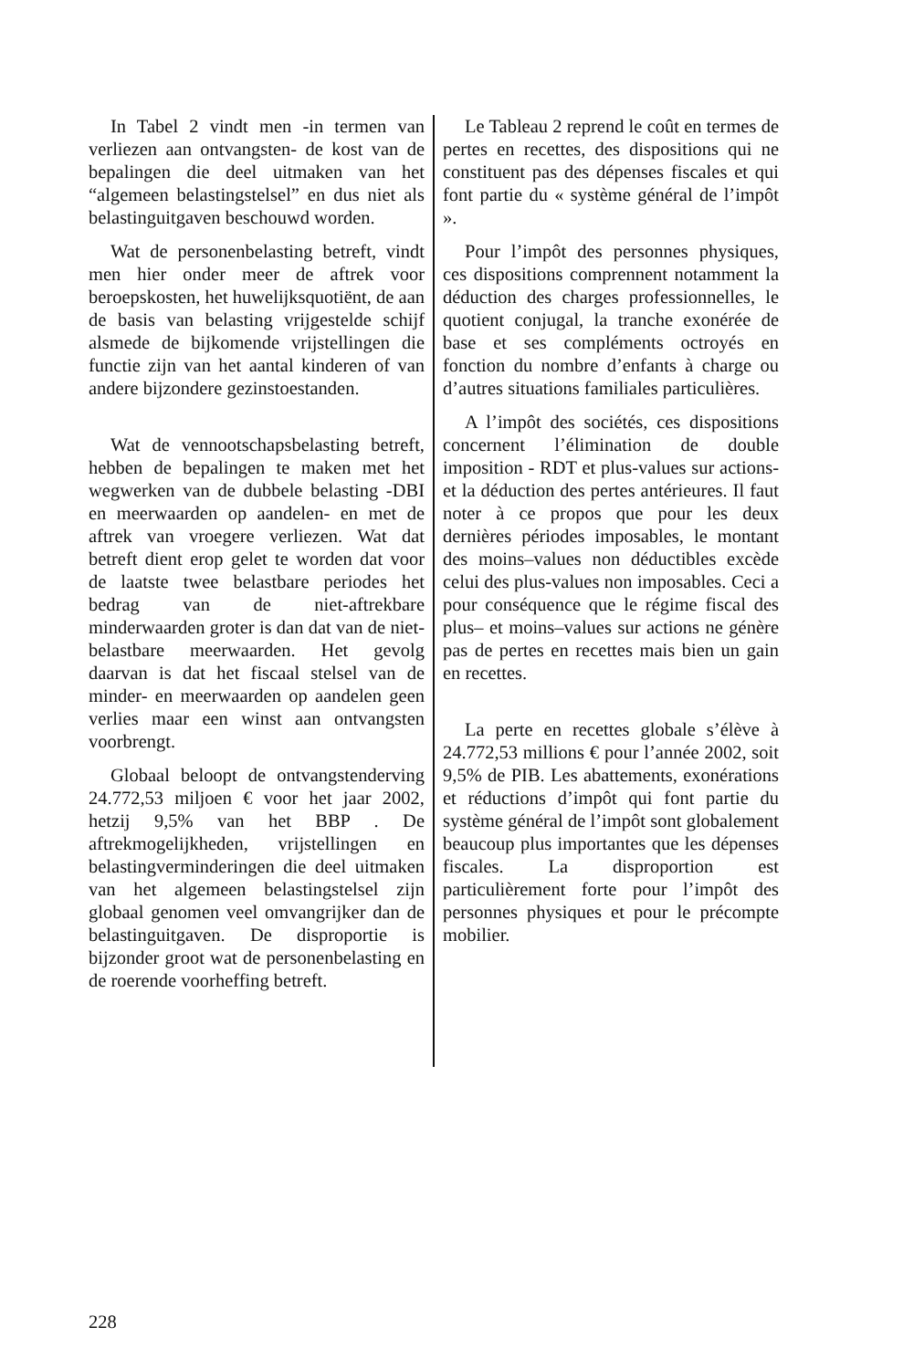In Tabel 2 vindt men -in termen van verliezen aan ontvangsten- de kost van de bepalingen die deel uitmaken van het “algemeen belastingstelsel” en dus niet als belastinguitgaven beschouwd worden.
Wat de personenbelasting betreft, vindt men hier onder meer de aftrek voor beroepskosten, het huwelijksquotiënt, de aan de basis van belasting vrijgestelde schijf alsmede de bijkomende vrijstellingen die functie zijn van het aantal kinderen of van andere bijzondere gezinstoestanden.
Wat de vennootschapsbelasting betreft, hebben de bepalingen te maken met het wegwerken van de dubbele belasting -DBI en meerwaarden op aandelen- en met de aftrek van vroegere verliezen. Wat dat betreft dient erop gelet te worden dat voor de laatste twee belastbare periodes het bedrag van de niet-aftrekbare minderwaarden groter is dan dat van de niet-belastbare meerwaarden. Het gevolg daarvan is dat het fiscaal stelsel van de minder- en meerwaarden op aandelen geen verlies maar een winst aan ontvangsten voorbrengt.
Globaal beloopt de ontvangstenderving 24.772,53 miljoen € voor het jaar 2002, hetzij 9,5% van het BBP . De aftrekmogelijkheden, vrijstellingen en belastingverminderingen die deel uitmaken van het algemeen belastingstelsel zijn globaal genomen veel omvangrijker dan de belastinguitgaven. De disproportie is bijzonder groot wat de personenbelasting en de roerende voorheffing betreft.
Le Tableau 2 reprend le coût en termes de pertes en recettes, des dispositions qui ne constituent pas des dépenses fiscales et qui font partie du « système général de l’impôt ».
Pour l’impôt des personnes physiques, ces dispositions comprennent notamment la déduction des charges professionnelles, le quotient conjugal, la tranche exonérée de base et ses compléments octroyés en fonction du nombre d’enfants à charge ou d’autres situations familiales particulières.
A l’impôt des sociétés, ces dispositions concernent l’élimination de double imposition - RDT et plus-values sur actions- et la déduction des pertes antérieures. Il faut noter à ce propos que pour les deux dernières périodes imposables, le montant des moins–values non déductibles excède celui des plus-values non imposables. Ceci a pour conséquence que le régime fiscal des plus– et moins–values sur actions ne génère pas de pertes en recettes mais bien un gain en recettes.
La perte en recettes globale s’élève à 24.772,53 millions € pour l’année 2002, soit 9,5% de PIB. Les abattements, exonérations et réductions d’impôt qui font partie du système général de l’impôt sont globalement beaucoup plus importantes que les dépenses fiscales. La disproportion est particulièrement forte pour l’impôt des personnes physiques et pour le précompte mobilier.
228